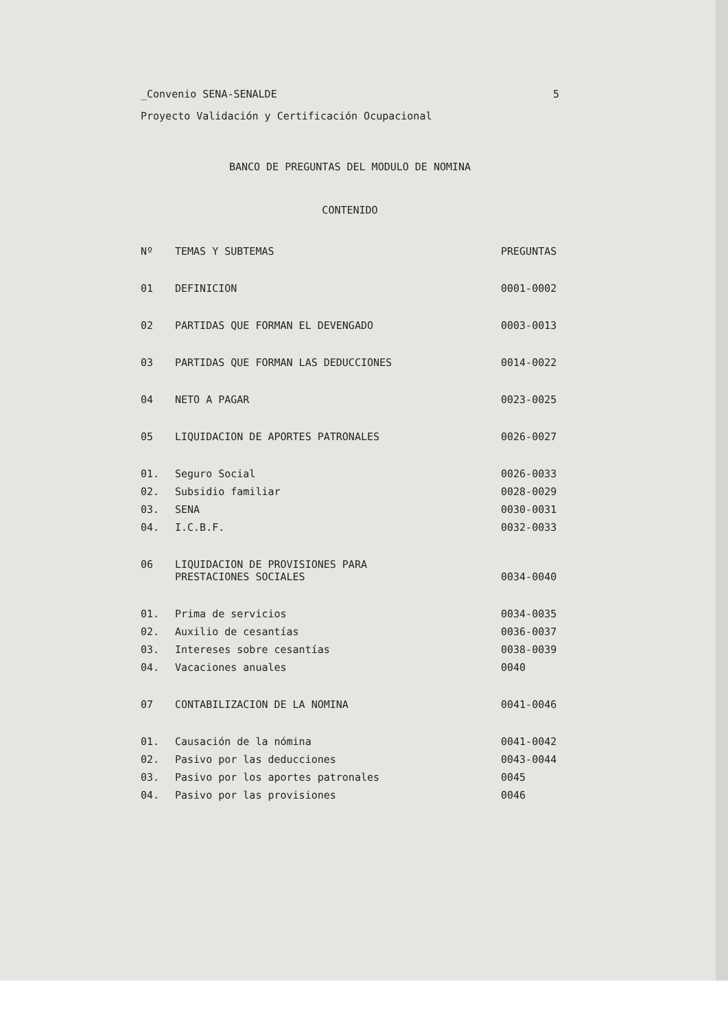_Convenio SENA-SENALDE 5
Proyecto Validación y Certificación Ocupacional
BANCO DE PREGUNTAS DEL MODULO DE NOMINA
CONTENIDO
| Nº | TEMAS Y SUBTEMAS | PREGUNTAS |
| --- | --- | --- |
| 01 | DEFINICION | 0001-0002 |
| 02 | PARTIDAS QUE FORMAN EL DEVENGADO | 0003-0013 |
| 03 | PARTIDAS QUE FORMAN LAS DEDUCCIONES | 0014-0022 |
| 04 | NETO A PAGAR | 0023-0025 |
| 05 | LIQUIDACION DE APORTES PATRONALES | 0026-0027 |
| 01. | Seguro Social | 0026-0033 |
| 02. | Subsidio familiar | 0028-0029 |
| 03. | SENA | 0030-0031 |
| 04. | I.C.B.F. | 0032-0033 |
| 06 | LIQUIDACION DE PROVISIONES PARA PRESTACIONES SOCIALES | 0034-0040 |
| 01. | Prima de servicios | 0034-0035 |
| 02. | Auxilio de cesantías | 0036-0037 |
| 03. | Intereses sobre cesantías | 0038-0039 |
| 04. | Vacaciones anuales | 0040 |
| 07 | CONTABILIZACION DE LA NOMINA | 0041-0046 |
| 01. | Causación de la nómina | 0041-0042 |
| 02. | Pasivo por las deducciones | 0043-0044 |
| 03. | Pasivo por los aportes patronales | 0045 |
| 04. | Pasivo por las provisiones | 0046 |